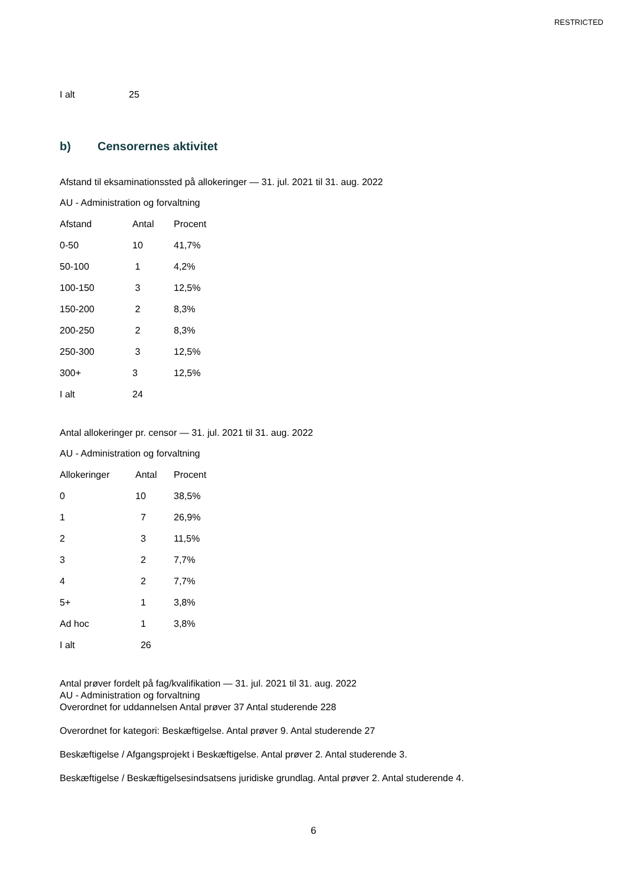RESTRICTED
| I alt | 25 |
b) Censorernes aktivitet
Afstand til eksaminationssted på allokeringer — 31. jul. 2021 til 31. aug. 2022
AU - Administration og forvaltning
| Afstand | Antal | Procent |
| 0-50 | 10 | 41,7% |
| 50-100 | 1 | 4,2% |
| 100-150 | 3 | 12,5% |
| 150-200 | 2 | 8,3% |
| 200-250 | 2 | 8,3% |
| 250-300 | 3 | 12,5% |
| 300+ | 3 | 12,5% |
| I alt | 24 | |
Antal allokeringer pr. censor — 31. jul. 2021 til 31. aug. 2022
AU - Administration og forvaltning
| Allokeringer | Antal | Procent |
| 0 | 10 | 38,5% |
| 1 | 7 | 26,9% |
| 2 | 3 | 11,5% |
| 3 | 2 | 7,7% |
| 4 | 2 | 7,7% |
| 5+ | 1 | 3,8% |
| Ad hoc | 1 | 3,8% |
| I alt | 26 | |
Antal prøver fordelt på fag/kvalifikation — 31. jul. 2021 til 31. aug. 2022
AU - Administration og forvaltning
Overordnet for uddannelsen Antal prøver 37 Antal studerende 228
Overordnet for kategori: Beskæftigelse. Antal prøver 9. Antal studerende 27
Beskæftigelse / Afgangsprojekt i Beskæftigelse. Antal prøver 2. Antal studerende 3.
Beskæftigelse / Beskæftigelsesindsatsens juridiske grundlag. Antal prøver 2. Antal studerende 4.
6